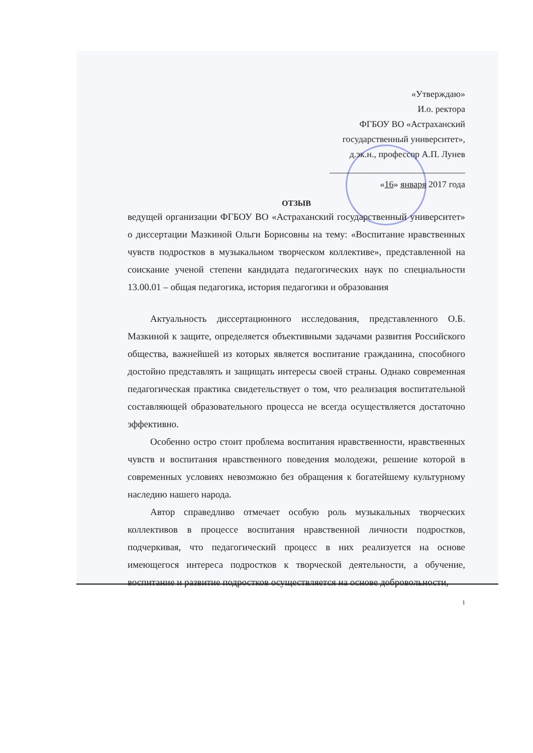«Утверждаю»
И.о. ректора
ФГБОУ ВО «Астраханский
государственный университет»,
д.эк.н., профессор А.П. Лунев
______________________________
«16» января 2017 года
ОТЗЫВ
ведущей организации ФГБОУ ВО «Астраханский государственный университет» о диссертации Мазкиной Ольги Борисовны на тему: «Воспитание нравственных чувств подростков в музыкальном творческом коллективе», представленной на соискание ученой степени кандидата педагогических наук по специальности 13.00.01 – общая педагогика, история педагогики и образования
Актуальность диссертационного исследования, представленного О.Б. Мазкиной к защите, определяется объективными задачами развития Российского общества, важнейшей из которых является воспитание гражданина, способного достойно представлять и защищать интересы своей страны. Однако современная педагогическая практика свидетельствует о том, что реализация воспитательной составляющей образовательного процесса не всегда осуществляется достаточно эффективно.
Особенно остро стоит проблема воспитания нравственности, нравственных чувств и воспитания нравственного поведения молодежи, решение которой в современных условиях невозможно без обращения к богатейшему культурному наследию нашего народа.
Автор справедливо отмечает особую роль музыкальных творческих коллективов в процессе воспитания нравственной личности подростков, подчеркивая, что педагогический процесс в них реализуется на основе имеющегося интереса подростков к творческой деятельности, а обучение, воспитание и развитие подростков осуществляется на основе добровольности,
1